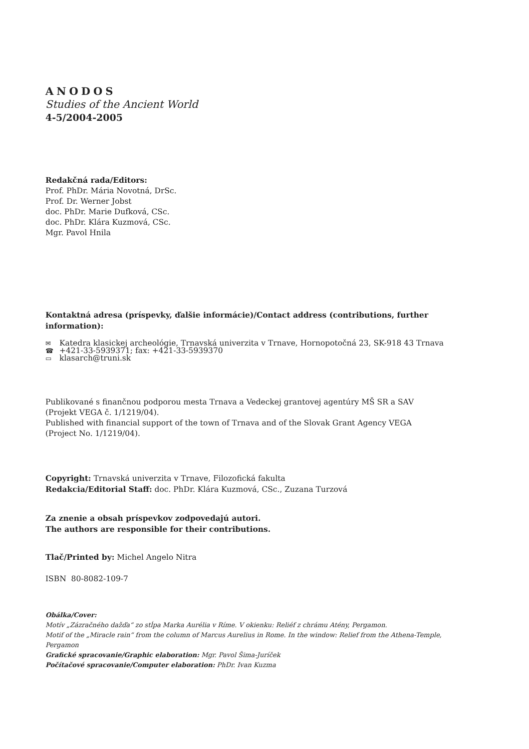ANODOS
Studies of the Ancient World
4-5/2004-2005
Redakčná rada/Editors:
Prof. PhDr. Mária Novotná, DrSc.
Prof. Dr. Werner Jobst
doc. PhDr. Marie Dufková, CSc.
doc. PhDr. Klára Kuzmová, CSc.
Mgr. Pavol Hnila
Kontaktná adresa (príspevky, ďalšie informácie)/Contact address (contributions, further information):
✉ Katedra klasickej archeológie, Trnavská univerzita v Trnave, Hornopotočná 23, SK-918 43 Trnava
☎ +421-33-5939371; fax: +421-33-5939370
▭ klasarch@truni.sk
Publikované s finančnou podporou mesta Trnava a Vedeckej grantovej agentúry MŠ SR a SAV
(Projekt VEGA č. 1/1219/04).
Published with financial support of the town of Trnava and of the Slovak Grant Agency VEGA
(Project No. 1/1219/04).
Copyright: Trnavská univerzita v Trnave, Filozofická fakulta
Redakcia/Editorial Staff: doc. PhDr. Klára Kuzmová, CSc., Zuzana Turzová
Za znenie a obsah príspevkov zodpovedajú autori.
The authors are responsible for their contributions.
Tlač/Printed by: Michel Angelo Nitra
ISBN 80-8082-109-7
Obálka/Cover:
Motív „Zázračného dažďa“ zo stĺpa Marka Aurélia v Ríme. V okienku: Reliéf z chrámu Atény, Pergamon.
Motif of the „Miracle rain“ from the column of Marcus Aurelius in Rome. In the window: Relief from the Athena-Temple, Pergamon
Grafické spracovanie/Graphic elaboration: Mgr. Pavol Šima-Juríček
Počítačové spracovanie/Computer elaboration: PhDr. Ivan Kuzma